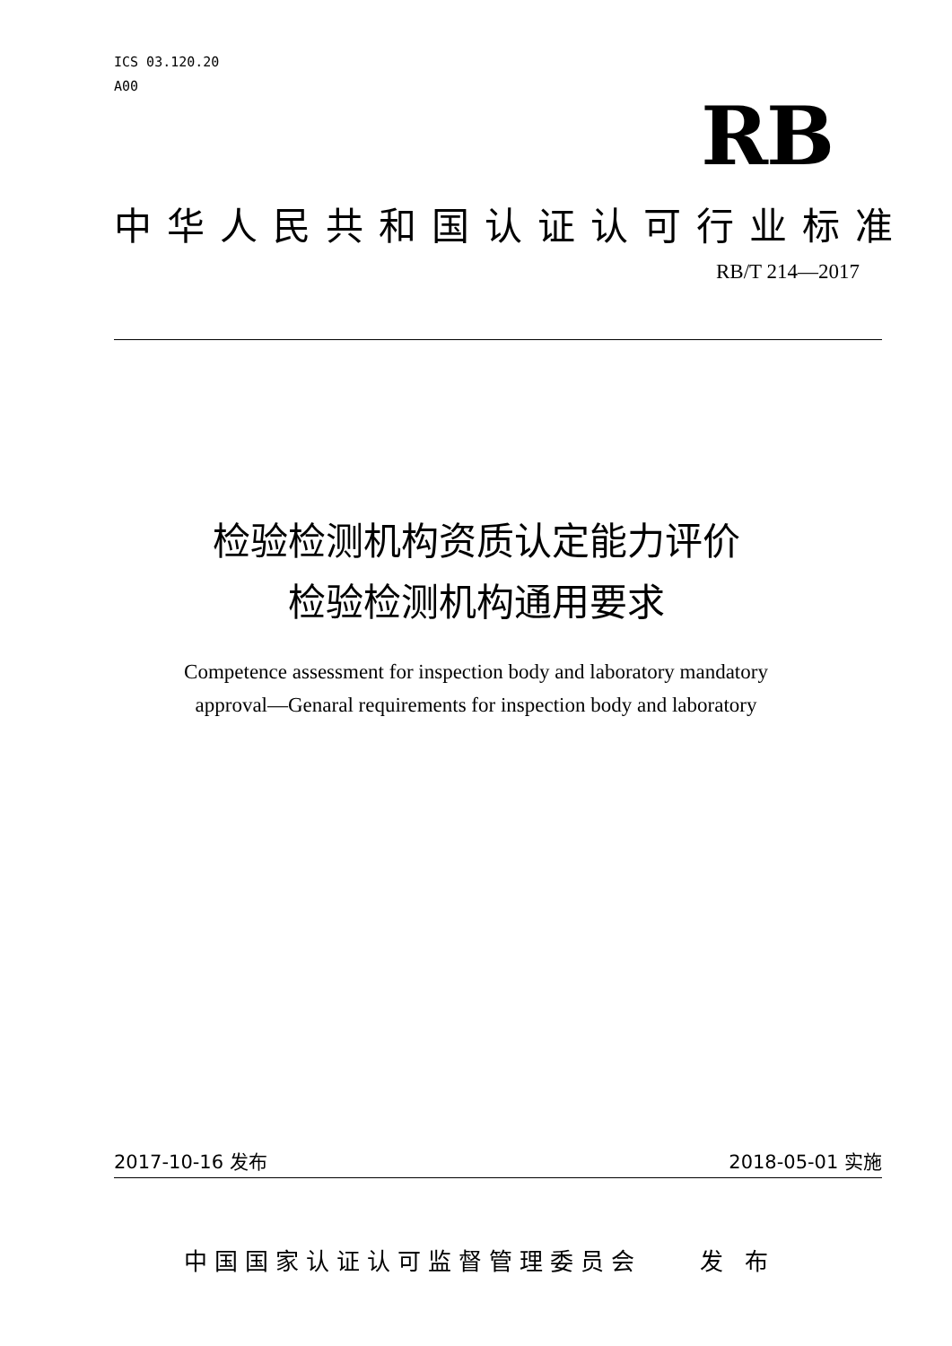ICS 03.120.20
A00
RB
中华人民共和国认证认可行业标准
RB/T 214—2017
检验检测机构资质认定能力评价
检验检测机构通用要求
Competence assessment for inspection body and laboratory mandatory
approval—Genaral requirements for inspection body and laboratory
2017-10-16 发布 2018-05-01 实施
中国国家认证认可监督管理委员会 发 布